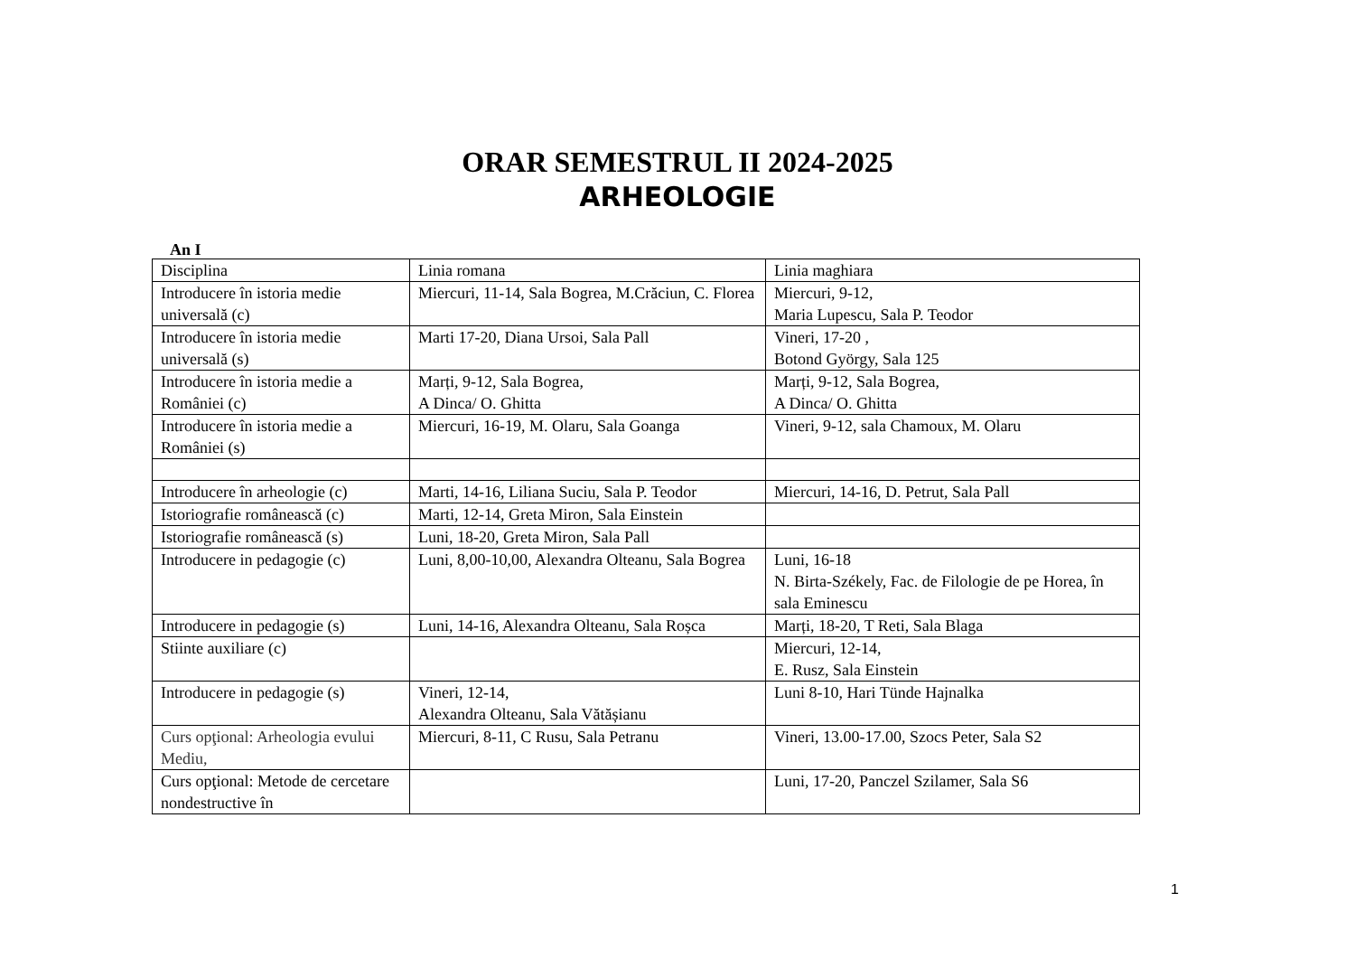ORAR SEMESTRUL II 2024-2025
ARHEOLOGIE
An I
| Disciplina | Linia romana | Linia maghiara |
| Introducere în istoria medie universală (c) | Miercuri, 11-14, Sala Bogrea, M.Crăciun, C. Florea | Miercuri, 9-12, Maria Lupescu, Sala P. Teodor |
| Introducere în istoria medie universală (s) | Marti 17-20, Diana Ursoi, Sala Pall | Vineri, 17-20 , Botond György, Sala 125 |
| Introducere în istoria medie a României (c) | Marți, 9-12, Sala Bogrea, A Dinca/ O. Ghitta | Marți, 9-12, Sala Bogrea, A Dinca/ O. Ghitta |
| Introducere în istoria medie a României (s) | Miercuri, 16-19, M. Olaru, Sala Goanga | Vineri, 9-12, sala Chamoux, M. Olaru |
| Introducere în arheologie (c) | Marti, 14-16, Liliana Suciu, Sala P. Teodor | Miercuri, 14-16, D. Petrut, Sala Pall |
| Istoriografie românească (c) | Marti, 12-14, Greta Miron, Sala Einstein | |
| Istoriografie românească (s) | Luni, 18-20, Greta Miron, Sala Pall | |
| Introducere in pedagogie (c) | Luni, 8,00-10,00, Alexandra Olteanu, Sala Bogrea | Luni, 16-18 N. Birta-Székely, Fac. de Filologie de pe Horea, în sala Eminescu |
| Introducere in pedagogie (s) | Luni, 14-16, Alexandra Olteanu, Sala Roșca | Marți, 18-20, T Reti, Sala Blaga |
| Stiinte auxiliare (c) | | Miercuri, 12-14, E. Rusz, Sala Einstein |
| Introducere in pedagogie (s) | Vineri, 12-14, Alexandra Olteanu, Sala Vătășianu | Luni 8-10, Hari Tünde Hajnalka |
| Curs opţional: Arheologia evului Mediu, | Miercuri, 8-11, C Rusu, Sala Petranu | Vineri, 13.00-17.00, Szocs Peter, Sala S2 |
| Curs opţional: Metode de cercetare nondestructive în | | Luni, 17-20, Panczel Szilamer, Sala S6 |
1